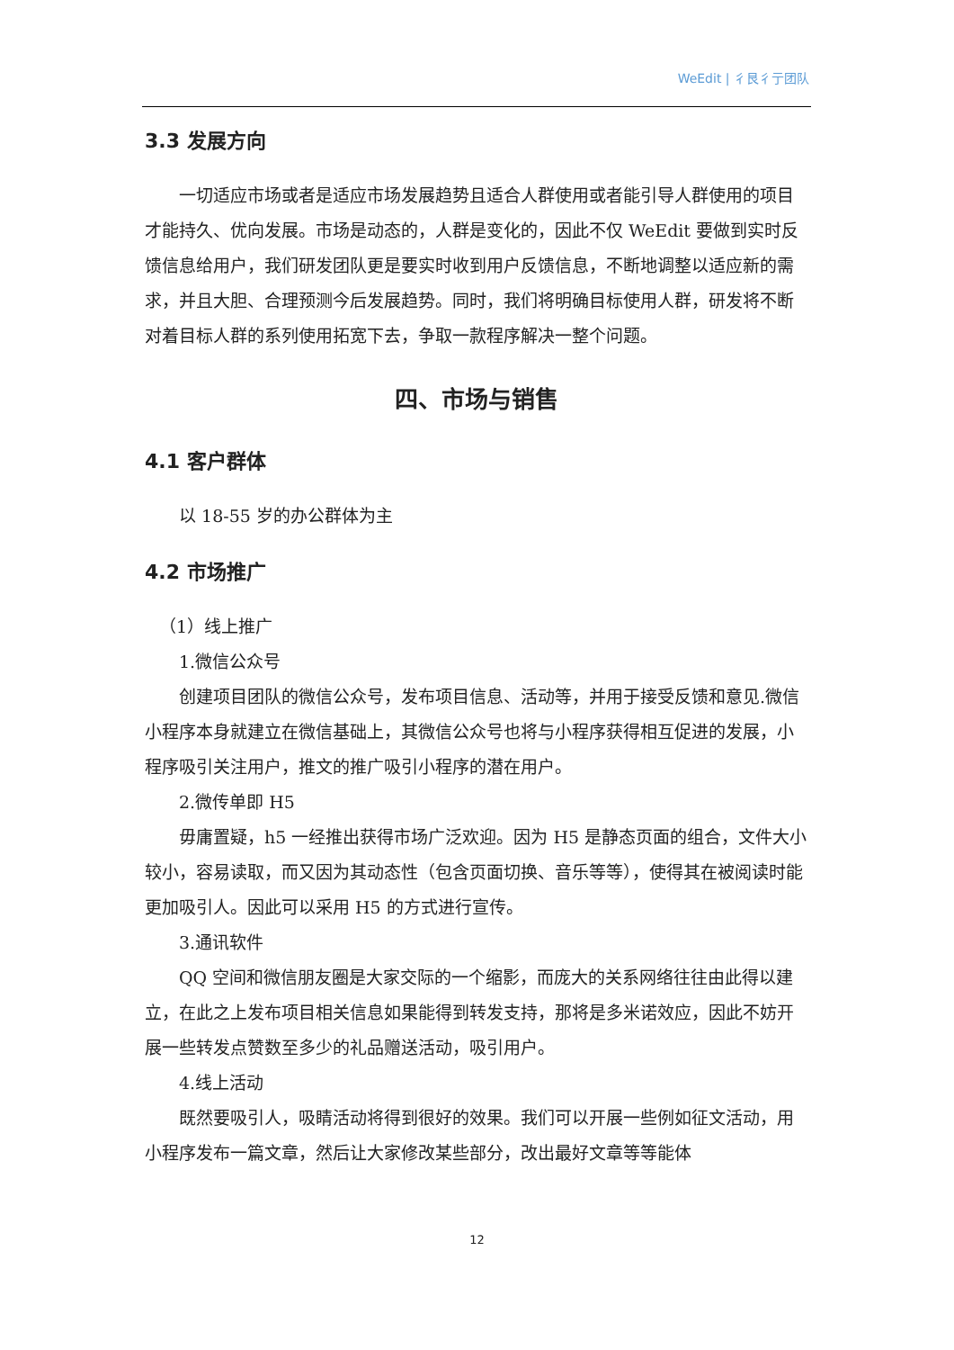WeEdit | 彳艮彳亍团队
3.3 发展方向
一切适应市场或者是适应市场发展趋势且适合人群使用或者能引导人群使用的项目才能持久、优向发展。市场是动态的，人群是变化的，因此不仅 WeEdit 要做到实时反馈信息给用户，我们研发团队更是要实时收到用户反馈信息，不断地调整以适应新的需求，并且大胆、合理预测今后发展趋势。同时，我们将明确目标使用人群，研发将不断对着目标人群的系列使用拓宽下去，争取一款程序解决一整个问题。
四、市场与销售
4.1 客户群体
以 18-55 岁的办公群体为主
4.2 市场推广
（1）线上推广
1.微信公众号
创建项目团队的微信公众号，发布项目信息、活动等，并用于接受反馈和意见.微信小程序本身就建立在微信基础上，其微信公众号也将与小程序获得相互促进的发展，小程序吸引关注用户，推文的推广吸引小程序的潜在用户。
2.微传单即 H5
毋庸置疑，h5 一经推出获得市场广泛欢迎。因为 H5 是静态页面的组合，文件大小较小，容易读取，而又因为其动态性（包含页面切换、音乐等等），使得其在被阅读时能更加吸引人。因此可以采用 H5 的方式进行宣传。
3.通讯软件
QQ 空间和微信朋友圈是大家交际的一个缩影，而庞大的关系网络往往由此得以建立，在此之上发布项目相关信息如果能得到转发支持，那将是多米诺效应，因此不妨开展一些转发点赞数至多少的礼品赠送活动，吸引用户。
4.线上活动
既然要吸引人，吸睛活动将得到很好的效果。我们可以开展一些例如征文活动，用小程序发布一篇文章，然后让大家修改某些部分，改出最好文章等等能体
12